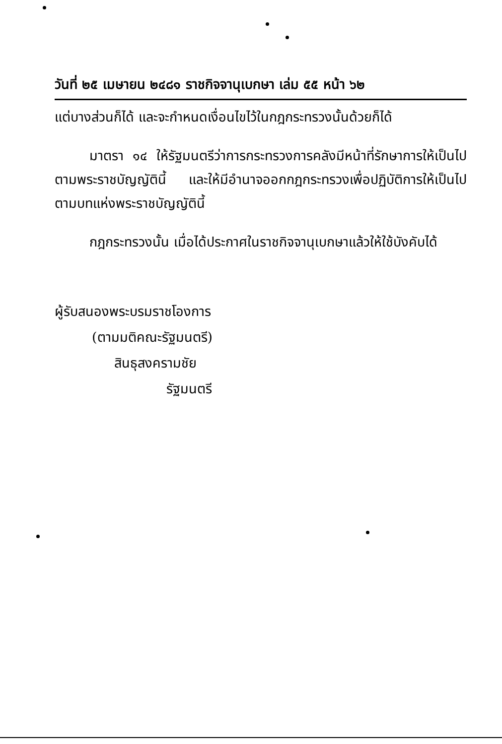วันที่ ๒๕ เมษายน ๒๔๘๑ ราชกิจจานุเบกษา เล่ม ๕๕ หน้า ๖๒
แต่บางส่วนก็ได้ และจะกำหนดเงื่อนไขไว้ในกฎกระทรวงนั้นด้วยก็ได้
มาตรา ๑๔ ให้รัฐมนตรีว่าการกระทรวงการคลังมีหน้าที่รักษาการให้เป็นไปตามพระราชบัญญัตินี้ และให้มีอำนาจออกกฎกระทรวงเพื่อปฏิบัติการให้เป็นไปตามบทแห่งพระราชบัญญัตินี้
กฎกระทรวงนั้น เมื่อได้ประกาศในราชกิจจานุเบกษาแล้วให้ใช้บังคับได้
ผู้รับสนองพระบรมราชโองการ
(ตามมติคณะรัฐมนตรี)
สินธุสงครามชัย
รัฐมนตรี